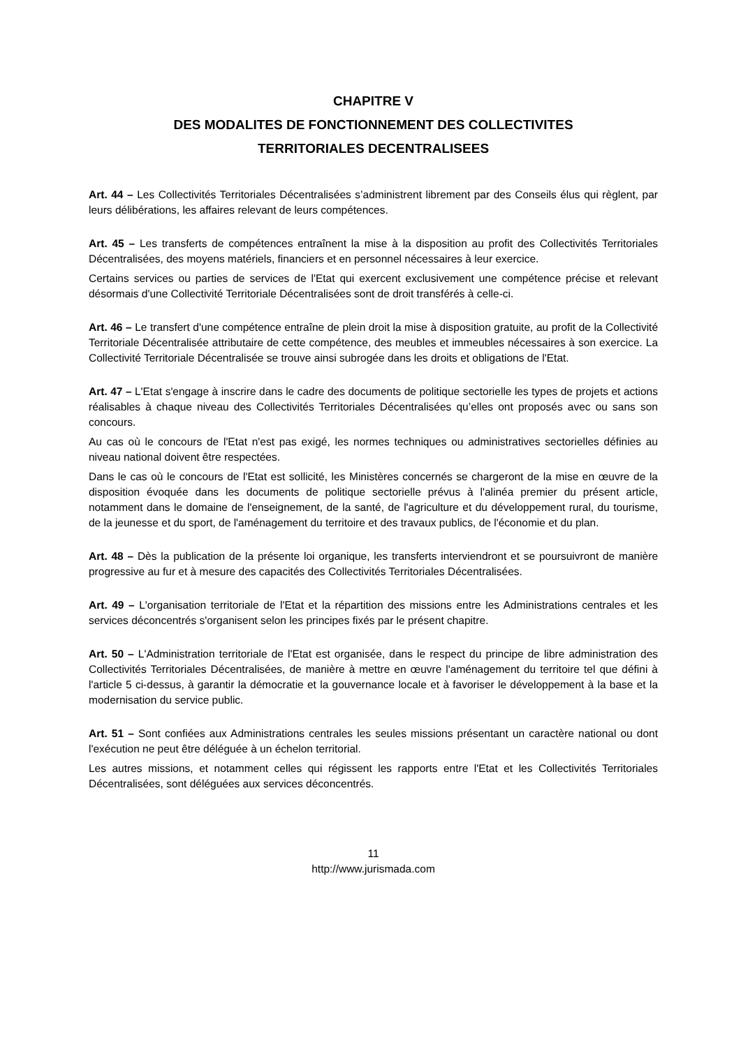CHAPITRE V
DES MODALITES DE FONCTIONNEMENT DES COLLECTIVITES
TERRITORIALES DECENTRALISEES
Art. 44 – Les Collectivités Territoriales Décentralisées s’administrent librement par des Conseils élus qui règlent, par leurs délibérations, les affaires relevant de leurs compétences.
Art. 45 – Les transferts de compétences entraînent la mise à la disposition au profit des Collectivités Territoriales Décentralisées, des moyens matériels, financiers et en personnel nécessaires à leur exercice.
Certains services ou parties de services de l'Etat qui exercent exclusivement une compétence précise et relevant désormais d'une Collectivité Territoriale Décentralisées sont de droit transférés à celle-ci.
Art. 46 – Le transfert d'une compétence entraîne de plein droit la mise à disposition gratuite, au profit de la Collectivité Territoriale Décentralisée attributaire de cette compétence, des meubles et immeubles nécessaires à son exercice. La Collectivité Territoriale Décentralisée se trouve ainsi subrogée dans les droits et obligations de l'Etat.
Art. 47 – L'Etat s'engage à inscrire dans le cadre des documents de politique sectorielle les types de projets et actions réalisables à chaque niveau des Collectivités Territoriales Décentralisées qu’elles ont proposés avec ou sans son concours.
Au cas où le concours de l'Etat n'est pas exigé, les normes techniques ou administratives sectorielles définies au niveau national doivent être respectées.
Dans le cas où le concours de l'Etat est sollicité, les Ministères concernés se chargeront de la mise en œuvre de la disposition évoquée dans les documents de politique sectorielle prévus à l'alinéa premier du présent article, notamment dans le domaine de l'enseignement, de la santé, de l'agriculture et du développement rural, du tourisme, de la jeunesse et du sport, de l'aménagement du territoire et des travaux publics, de l'économie et du plan.
Art. 48 – Dès la publication de la présente loi organique, les transferts interviendront et se poursuivront de manière progressive au fur et à mesure des capacités des Collectivités Territoriales Décentralisées.
Art. 49 – L'organisation territoriale de l'Etat et la répartition des missions entre les Administrations centrales et les services déconcentrés s'organisent selon les principes fixés par le présent chapitre.
Art. 50 – L'Administration territoriale de l'Etat est organisée, dans le respect du principe de libre administration des Collectivités Territoriales Décentralisées, de manière à mettre en œuvre l'aménagement du territoire tel que défini à l'article 5 ci-dessus, à garantir la démocratie et la gouvernance locale et à favoriser le développement à la base et la modernisation du service public.
Art. 51 – Sont confiées aux Administrations centrales les seules missions présentant un caractère national ou dont l'exécution ne peut être déléguée à un échelon territorial.
Les autres missions, et notamment celles qui régissent les rapports entre l'Etat et les Collectivités Territoriales Décentralisées, sont déléguées aux services déconcentrés.
11
http://www.jurismada.com